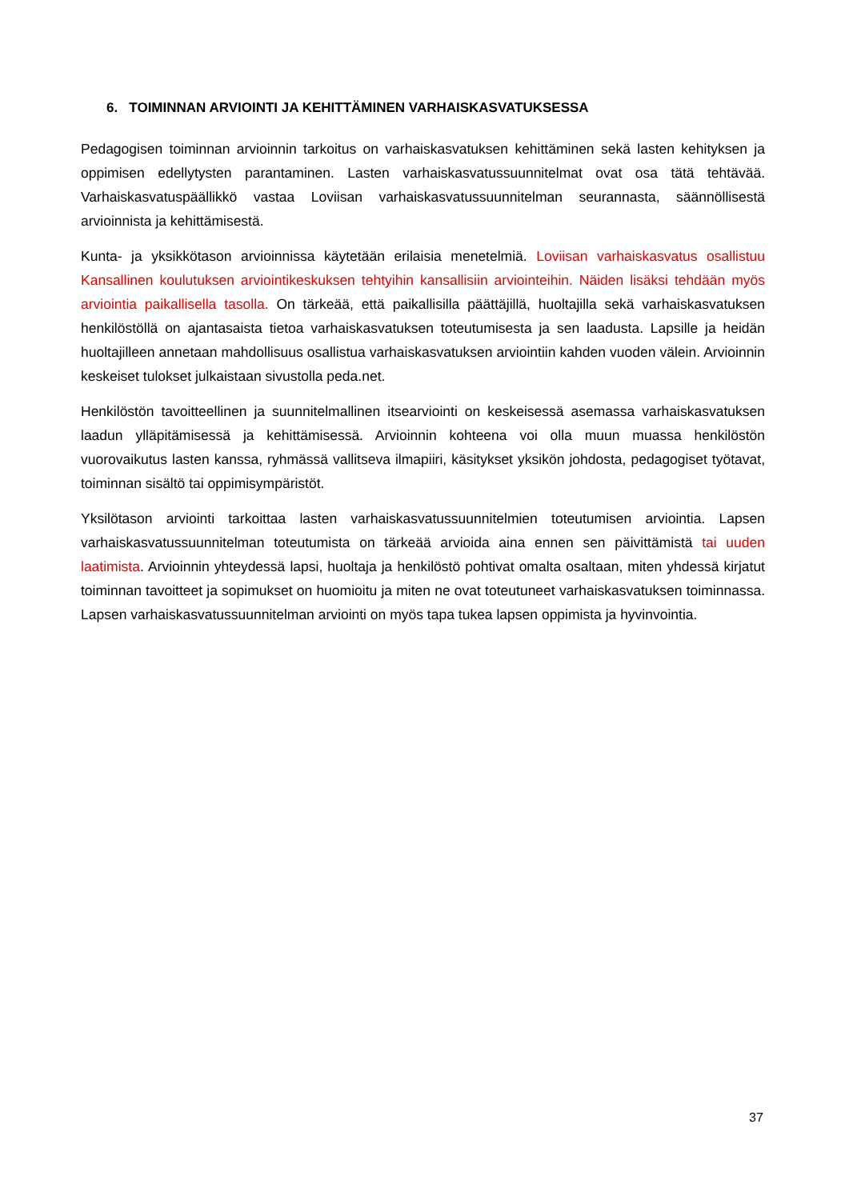6. TOIMINNAN ARVIOINTI JA KEHITTÄMINEN VARHAISKASVATUKSESSA
Pedagogisen toiminnan arvioinnin tarkoitus on varhaiskasvatuksen kehittäminen sekä lasten kehityksen ja oppimisen edellytysten parantaminen. Lasten varhaiskasvatussuunnitelmat ovat osa tätä tehtävää. Varhaiskasvatuspäällikkö vastaa Loviisan varhaiskasvatussuunnitelman seurannasta, säännöllisestä arvioinnista ja kehittämisestä.
Kunta- ja yksikkötason arvioinnissa käytetään erilaisia menetelmiä. Loviisan varhaiskasvatus osallistuu Kansallinen koulutuksen arviointikeskuksen tehtyihin kansallisiin arviointeihin. Näiden lisäksi tehdään myös arviointia paikallisella tasolla. On tärkeää, että paikallisilla päättäjillä, huoltajilla sekä varhaiskasvatuksen henkilöstöllä on ajantasaista tietoa varhaiskasvatuksen toteutumisesta ja sen laadusta. Lapsille ja heidän huoltajilleen annetaan mahdollisuus osallistua varhaiskasvatuksen arviointiin kahden vuoden välein. Arvioinnin keskeiset tulokset julkaistaan sivustolla peda.net.
Henkilöstön tavoitteellinen ja suunnitelmallinen itsearviointi on keskeisessä asemassa varhaiskasvatuksen laadun ylläpitämisessä ja kehittämisessä. Arvioinnin kohteena voi olla muun muassa henkilöstön vuorovaikutus lasten kanssa, ryhmässä vallitseva ilmapiiri, käsitykset yksikön johdosta, pedagogiset työtavat, toiminnan sisältö tai oppimisympäristöt.
Yksilötason arviointi tarkoittaa lasten varhaiskasvatussuunnitelmien toteutumisen arviointia. Lapsen varhaiskasvatussuunnitelman toteutumista on tärkeää arvioida aina ennen sen päivittämistä tai uuden laatimista. Arvioinnin yhteydessä lapsi, huoltaja ja henkilöstö pohtivat omalta osaltaan, miten yhdessä kirjatut toiminnan tavoitteet ja sopimukset on huomioitu ja miten ne ovat toteutuneet varhaiskasvatuksen toiminnassa. Lapsen varhaiskasvatussuunnitelman arviointi on myös tapa tukea lapsen oppimista ja hyvinvointia.
37